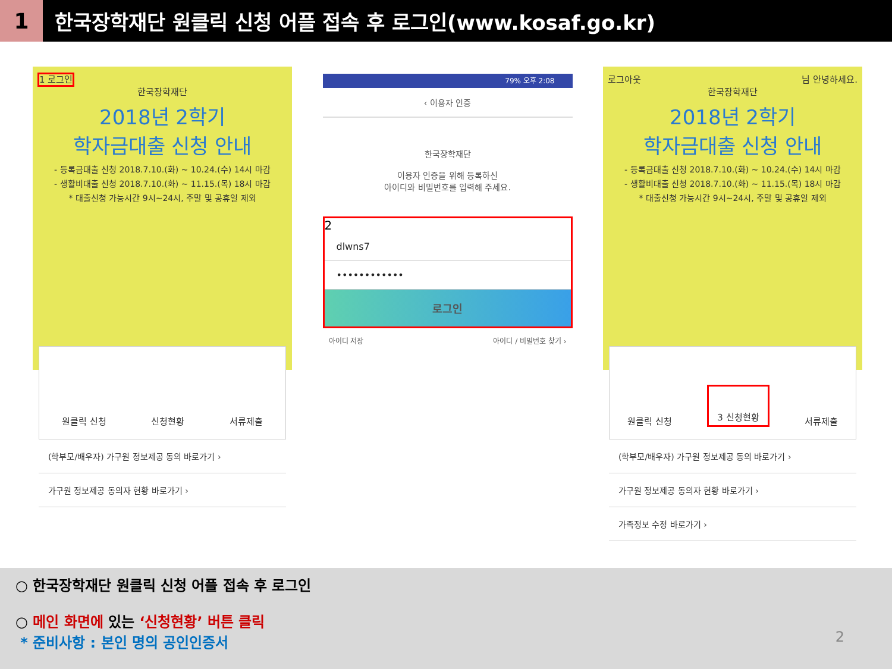1
한국장학재단 원클릭 신청 어플 접속 후 로그인(www.kosaf.go.kr)
1 로그인
한국장학재단
2018년 2학기
학자금대출 신청 안내
- 등록금대출 신청 2018.7.10.(화) ~ 10.24.(수) 14시 마감
- 생활비대출 신청 2018.7.10.(화) ~ 11.15.(목) 18시 마감
* 대출신청 가능시간 9시~24시, 주말 및 공휴일 제외
원클릭 신청 신청현황 서류제출
(학부모/배우자) 가구원 정보제공 동의 바로가기 ›
가구원 정보제공 동의자 현황 바로가기 ›
79% 오후 2:08
‹ 이용자 인증
한국장학재단
이용자 인증을 위해 등록하신
아이디와 비밀번호를 입력해 주세요.
2
dlwns7
••••••••••••
로그인
아이디 저장 아이디 / 비밀번호 찾기 ›
로그아웃 님 안녕하세요.
한국장학재단
2018년 2학기
학자금대출 신청 안내
- 등록금대출 신청 2018.7.10.(화) ~ 10.24.(수) 14시 마감
- 생활비대출 신청 2018.7.10.(화) ~ 11.15.(목) 18시 마감
* 대출신청 가능시간 9시~24시, 주말 및 공휴일 제외
원클릭 신청 3 신청현황 서류제출
(학부모/배우자) 가구원 정보제공 동의 바로가기 ›
가구원 정보제공 동의자 현황 바로가기 ›
가족정보 수정 바로가기 ›
○ 한국장학재단 원클릭 신청 어플 접속 후 로그인
○ 메인 화면에 있는 ‘신청현황’ 버튼 클릭
* 준비사항 : 본인 명의 공인인증서
2